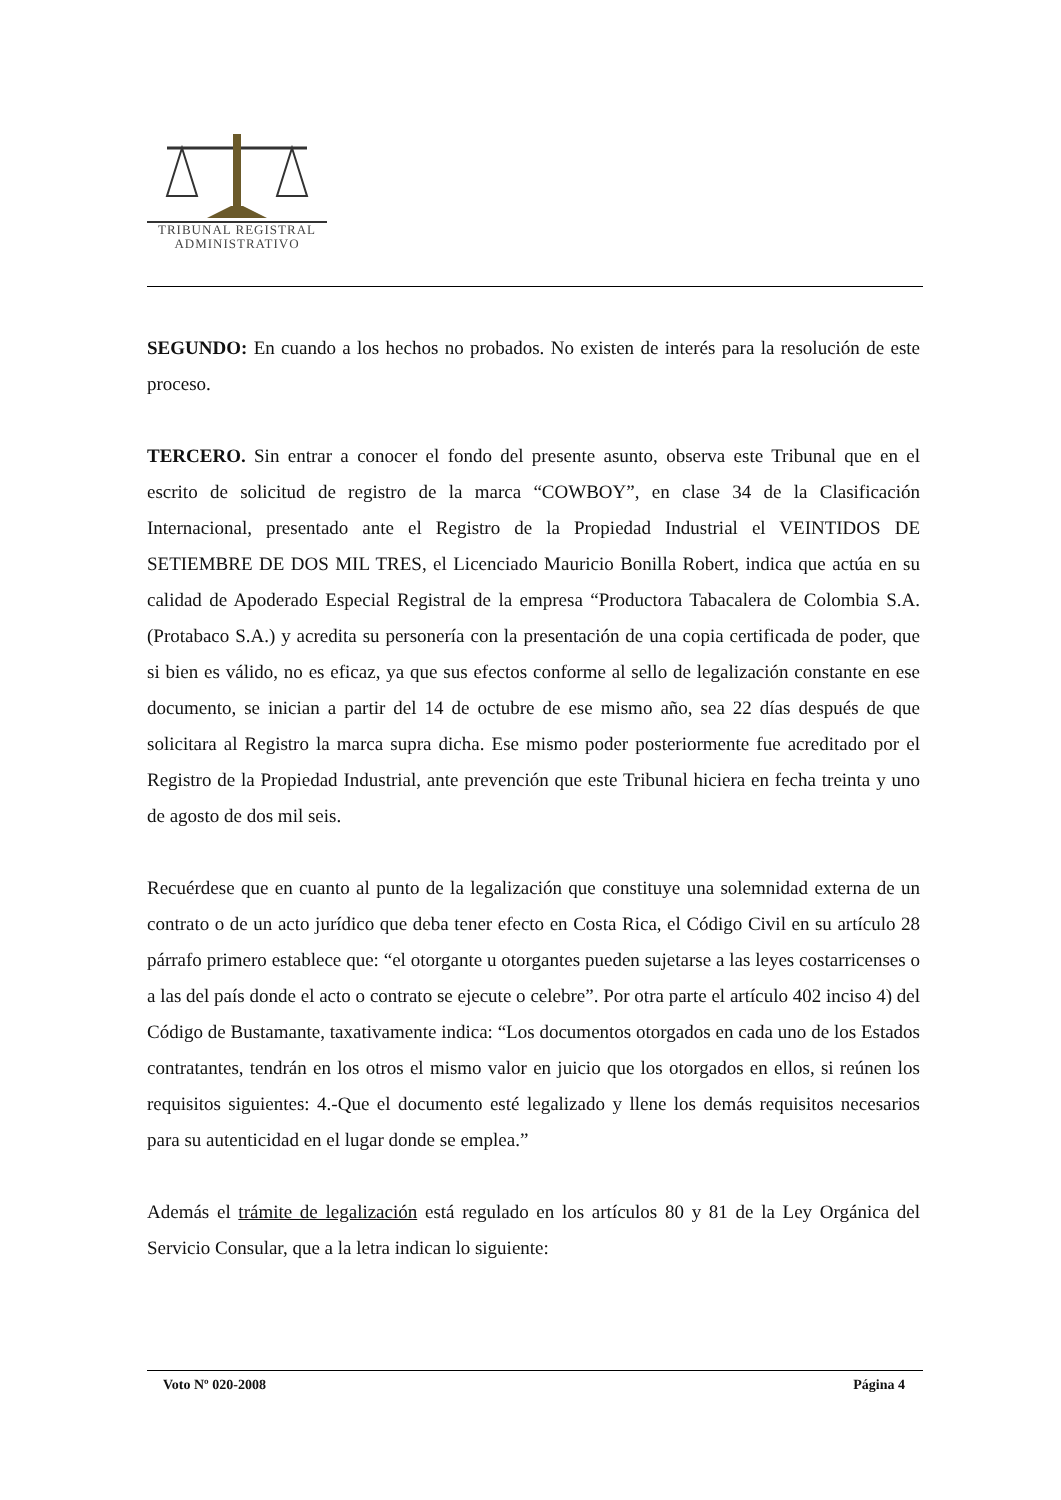TRIBUNAL REGISTRAL
ADMINISTRATIVO
SEGUNDO: En cuando a los hechos no probados. No existen de interés para la resolución de este proceso.
TERCERO. Sin entrar a conocer el fondo del presente asunto, observa este Tribunal que en el escrito de solicitud de registro de la marca “COWBOY”, en clase 34 de la Clasificación Internacional, presentado ante el Registro de la Propiedad Industrial el VEINTIDOS DE SETIEMBRE DE DOS MIL TRES, el Licenciado Mauricio Bonilla Robert, indica que actúa en su calidad de Apoderado Especial Registral de la empresa “Productora Tabacalera de Colombia S.A. (Protabaco S.A.) y acredita su personería con la presentación de una copia certificada de poder, que si bien es válido, no es eficaz, ya que sus efectos conforme al sello de legalización constante en ese documento, se inician a partir del 14 de octubre de ese mismo año, sea 22 días después de que solicitara al Registro la marca supra dicha. Ese mismo poder posteriormente fue acreditado por el Registro de la Propiedad Industrial, ante prevención que este Tribunal hiciera en fecha treinta y uno de agosto de dos mil seis.
Recuérdese que en cuanto al punto de la legalización que constituye una solemnidad externa de un contrato o de un acto jurídico que deba tener efecto en Costa Rica, el Código Civil en su artículo 28 párrafo primero establece que: “el otorgante u otorgantes pueden sujetarse a las leyes costarricenses o a las del país donde el acto o contrato se ejecute o celebre”. Por otra parte el artículo 402 inciso 4) del Código de Bustamante, taxativamente indica: “Los documentos otorgados en cada uno de los Estados contratantes, tendrán en los otros el mismo valor en juicio que los otorgados en ellos, si reúnen los requisitos siguientes: 4.-Que el documento esté legalizado y llene los demás requisitos necesarios para su autenticidad en el lugar donde se emplea.”
Además el trámite de legalización está regulado en los artículos 80 y 81 de la Ley Orgánica del Servicio Consular, que a la letra indican lo siguiente:
Voto Nº 020-2008 Página 4